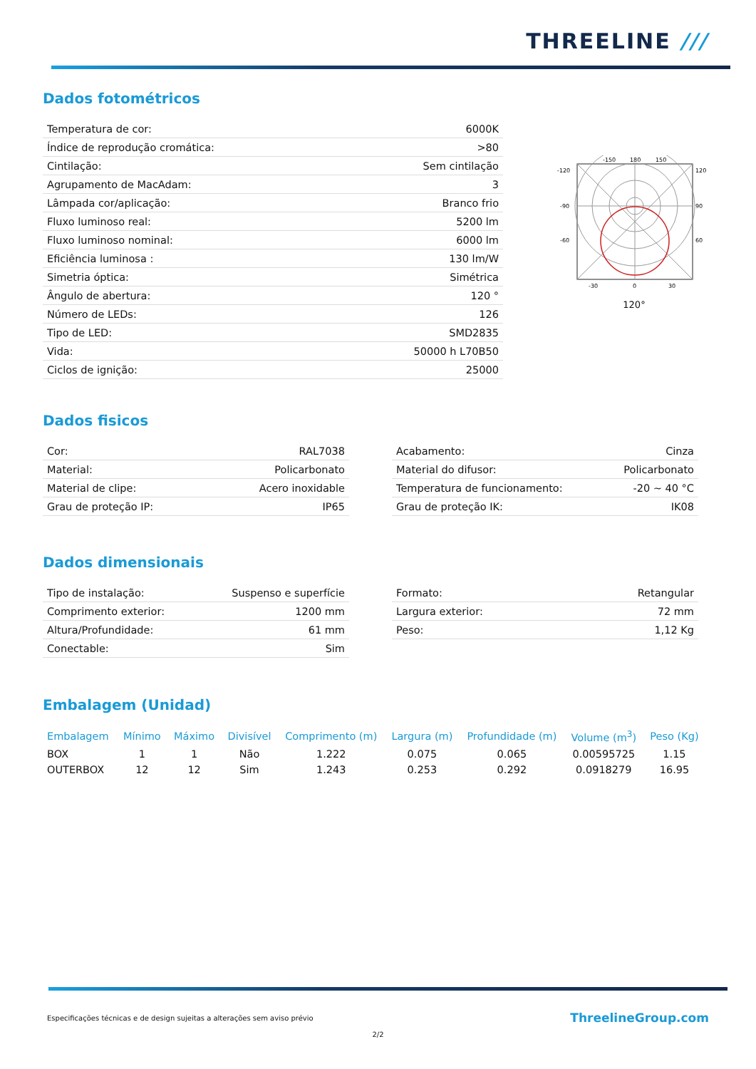THREELINE ///
Dados fotométricos
| Temperatura de cor: | 6000K |
| Índice de reprodução cromática: | >80 |
| Cintilação: | Sem cintilação |
| Agrupamento de MacAdam: | 3 |
| Lâmpada cor/aplicação: | Branco frio |
| Fluxo luminoso real: | 5200 lm |
| Fluxo luminoso nominal: | 6000 lm |
| Eficiência luminosa : | 130 lm/W |
| Simetria óptica: | Simétrica |
| Ângulo de abertura: | 120 ° |
| Número de LEDs: | 126 |
| Tipo de LED: | SMD2835 |
| Vida: | 50000 h L70B50 |
| Ciclos de ignição: | 25000 |
-120
120
-90
90
-60
60
-150
180
150
-30
0
30
120°
Dados fisicos
| Cor: | RAL7038 |
| Material: | Policarbonato |
| Material de clipe: | Acero inoxidable |
| Grau de proteção IP: | IP65 |
| Acabamento: | Cinza |
| Material do difusor: | Policarbonato |
| Temperatura de funcionamento: | -20 ~ 40 °C |
| Grau de proteção IK: | IK08 |
Dados dimensionais
| Tipo de instalação: | Suspenso e superfície |
| Comprimento exterior: | 1200 mm |
| Altura/Profundidade: | 61 mm |
| Conectable: | Sim |
| Formato: | Retangular |
| Largura exterior: | 72 mm |
| Peso: | 1,12 Kg |
Embalagem (Unidad)
| Embalagem | Mínimo | Máximo | Divisível | Comprimento (m) | Largura (m) | Profundidade (m) | Volume (m<sup>3</sup>) | Peso (Kg) |
| --- | --- | --- | --- | --- | --- | --- | --- | --- |
| BOX | 1 | 1 | Não | 1.222 | 0.075 | 0.065 | 0.00595725 | 1.15 |
| OUTERBOX | 12 | 12 | Sim | 1.243 | 0.253 | 0.292 | 0.0918279 | 16.95 |
Especificações técnicas e de design sujeitas a alterações sem aviso prévio ThreelineGroup.com
2/2